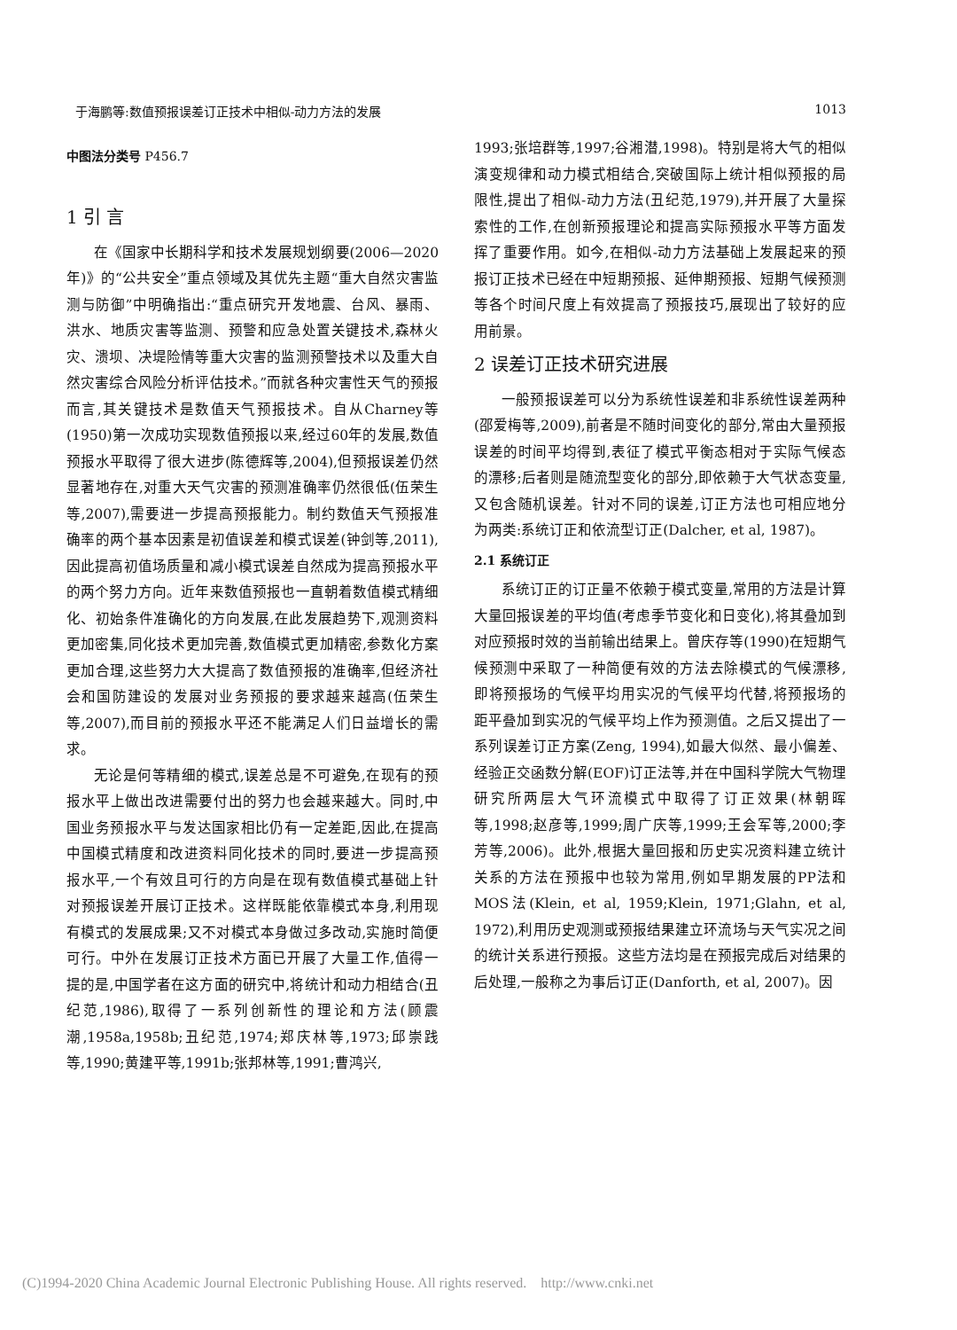于海鹏等:数值预报误差订正技术中相似-动力方法的发展 1013
中图法分类号 P456.7
1 引 言
在《国家中长期科学和技术发展规划纲要(2006—2020年)》的“公共安全”重点领域及其优先主题“重大自然灾害监测与防御”中明确指出:“重点研究开发地震、台风、暴雨、洪水、地质灾害等监测、预警和应急处置关键技术,森林火灾、溃坝、决堤险情等重大灾害的监测预警技术以及重大自然灾害综合风险分析评估技术。”而就各种灾害性天气的预报而言,其关键技术是数值天气预报技术。自从Charney等(1950)第一次成功实现数值预报以来,经过60年的发展,数值预报水平取得了很大进步(陈德辉等,2004),但预报误差仍然显著地存在,对重大天气灾害的预测准确率仍然很低(伍荣生等,2007),需要进一步提高预报能力。制约数值天气预报准确率的两个基本因素是初值误差和模式误差(钟剑等,2011),因此提高初值场质量和减小模式误差自然成为提高预报水平的两个努力方向。近年来数值预报也一直朝着数值模式精细化、初始条件准确化的方向发展,在此发展趋势下,观测资料更加密集,同化技术更加完善,数值模式更加精密,参数化方案更加合理,这些努力大大提高了数值预报的准确率,但经济社会和国防建设的发展对业务预报的要求越来越高(伍荣生等,2007),而目前的预报水平还不能满足人们日益增长的需求。
无论是何等精细的模式,误差总是不可避免,在现有的预报水平上做出改进需要付出的努力也会越来越大。同时,中国业务预报水平与发达国家相比仍有一定差距,因此,在提高中国模式精度和改进资料同化技术的同时,要进一步提高预报水平,一个有效且可行的方向是在现有数值模式基础上针对预报误差开展订正技术。这样既能依靠模式本身,利用现有模式的发展成果;又不对模式本身做过多改动,实施时简便可行。中外在发展订正技术方面已开展了大量工作,值得一提的是,中国学者在这方面的研究中,将统计和动力相结合(丑纪范,1986),取得了一系列创新性的理论和方法(顾震潮,1958a,1958b;丑纪范,1974;郑庆林等,1973;邱崇践等,1990;黄建平等,1991b;张邦林等,1991;曹鸿兴,
1993;张培群等,1997;谷湘潜,1998)。特别是将大气的相似演变规律和动力模式相结合,突破国际上统计相似预报的局限性,提出了相似-动力方法(丑纪范,1979),并开展了大量探索性的工作,在创新预报理论和提高实际预报水平等方面发挥了重要作用。如今,在相似-动力方法基础上发展起来的预报订正技术已经在中短期预报、延伸期预报、短期气候预测等各个时间尺度上有效提高了预报技巧,展现出了较好的应用前景。
2 误差订正技术研究进展
一般预报误差可以分为系统性误差和非系统性误差两种(邵爱梅等,2009),前者是不随时间变化的部分,常由大量预报误差的时间平均得到,表征了模式平衡态相对于实际气候态的漂移;后者则是随流型变化的部分,即依赖于大气状态变量,又包含随机误差。针对不同的误差,订正方法也可相应地分为两类:系统订正和依流型订正(Dalcher, et al, 1987)。
2.1 系统订正
系统订正的订正量不依赖于模式变量,常用的方法是计算大量回报误差的平均值(考虑季节变化和日变化),将其叠加到对应预报时效的当前输出结果上。曾庆存等(1990)在短期气候预测中采取了一种简便有效的方法去除模式的气候漂移,即将预报场的气候平均用实况的气候平均代替,将预报场的距平叠加到实况的气候平均上作为预测值。之后又提出了一系列误差订正方案(Zeng, 1994),如最大似然、最小偏差、经验正交函数分解(EOF)订正法等,并在中国科学院大气物理研究所两层大气环流模式中取得了订正效果(林朝晖等,1998;赵彦等,1999;周广庆等,1999;王会军等,2000;李芳等,2006)。此外,根据大量回报和历史实况资料建立统计关系的方法在预报中也较为常用,例如早期发展的PP法和MOS法(Klein, et al, 1959;Klein, 1971;Glahn, et al, 1972),利用历史观测或预报结果建立环流场与天气实况之间的统计关系进行预报。这些方法均是在预报完成后对结果的后处理,一般称之为事后订正(Danforth, et al, 2007)。因
(C)1994-2020 China Academic Journal Electronic Publishing House. All rights reserved. http://www.cnki.net